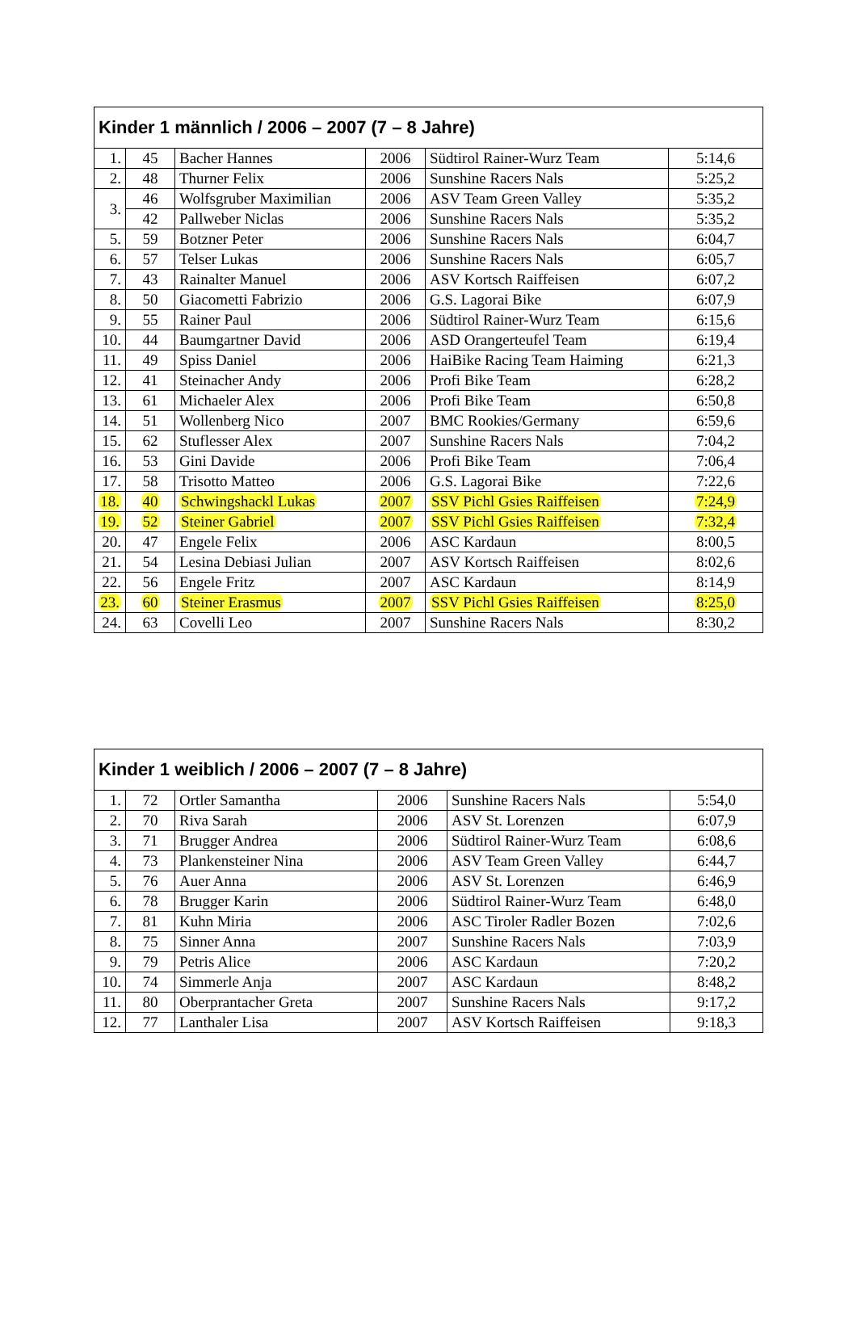| Kinder 1 männlich / 2006 – 2007 (7 – 8 Jahre) | | | | | |
| --- | --- | --- | --- | --- | --- |
| 1. | 45 | Bacher Hannes | 2006 | Südtirol Rainer-Wurz Team | 5:14,6 |
| 2. | 48 | Thurner Felix | 2006 | Sunshine Racers Nals | 5:25,2 |
| 3. | 46 | Wolfsgruber Maximilian | 2006 | ASV Team Green Valley | 5:35,2 |
| | 42 | Pallweber Niclas | 2006 | Sunshine Racers Nals | 5:35,2 |
| 5. | 59 | Botzner Peter | 2006 | Sunshine Racers Nals | 6:04,7 |
| 6. | 57 | Telser Lukas | 2006 | Sunshine Racers Nals | 6:05,7 |
| 7. | 43 | Rainalter Manuel | 2006 | ASV Kortsch Raiffeisen | 6:07,2 |
| 8. | 50 | Giacometti Fabrizio | 2006 | G.S. Lagorai Bike | 6:07,9 |
| 9. | 55 | Rainer Paul | 2006 | Südtirol Rainer-Wurz Team | 6:15,6 |
| 10. | 44 | Baumgartner David | 2006 | ASD Orangerteufel Team | 6:19,4 |
| 11. | 49 | Spiss Daniel | 2006 | HaiBike Racing Team Haiming | 6:21,3 |
| 12. | 41 | Steinacher Andy | 2006 | Profi Bike Team | 6:28,2 |
| 13. | 61 | Michaeler Alex | 2006 | Profi Bike Team | 6:50,8 |
| 14. | 51 | Wollenberg Nico | 2007 | BMC Rookies/Germany | 6:59,6 |
| 15. | 62 | Stuflesser Alex | 2007 | Sunshine Racers Nals | 7:04,2 |
| 16. | 53 | Gini Davide | 2006 | Profi Bike Team | 7:06,4 |
| 17. | 58 | Trisotto Matteo | 2006 | G.S. Lagorai Bike | 7:22,6 |
| 18. | 40 | Schwingshackl Lukas | 2007 | SSV Pichl Gsies Raiffeisen | 7:24,9 |
| 19. | 52 | Steiner Gabriel | 2007 | SSV Pichl Gsies Raiffeisen | 7:32,4 |
| 20. | 47 | Engele Felix | 2006 | ASC Kardaun | 8:00,5 |
| 21. | 54 | Lesina Debiasi Julian | 2007 | ASV Kortsch Raiffeisen | 8:02,6 |
| 22. | 56 | Engele Fritz | 2007 | ASC Kardaun | 8:14,9 |
| 23. | 60 | Steiner Erasmus | 2007 | SSV Pichl Gsies Raiffeisen | 8:25,0 |
| 24. | 63 | Covelli Leo | 2007 | Sunshine Racers Nals | 8:30,2 |
| Kinder 1 weiblich / 2006 – 2007 (7 – 8 Jahre) | | | | | |
| --- | --- | --- | --- | --- | --- |
| 1. | 72 | Ortler Samantha | 2006 | Sunshine Racers Nals | 5:54,0 |
| 2. | 70 | Riva Sarah | 2006 | ASV St. Lorenzen | 6:07,9 |
| 3. | 71 | Brugger Andrea | 2006 | Südtirol Rainer-Wurz Team | 6:08,6 |
| 4. | 73 | Plankensteiner Nina | 2006 | ASV Team Green Valley | 6:44,7 |
| 5. | 76 | Auer Anna | 2006 | ASV St. Lorenzen | 6:46,9 |
| 6. | 78 | Brugger Karin | 2006 | Südtirol Rainer-Wurz Team | 6:48,0 |
| 7. | 81 | Kuhn Miria | 2006 | ASC Tiroler Radler Bozen | 7:02,6 |
| 8. | 75 | Sinner Anna | 2007 | Sunshine Racers Nals | 7:03,9 |
| 9. | 79 | Petris Alice | 2006 | ASC Kardaun | 7:20,2 |
| 10. | 74 | Simmerle Anja | 2007 | ASC Kardaun | 8:48,2 |
| 11. | 80 | Oberprantacher Greta | 2007 | Sunshine Racers Nals | 9:17,2 |
| 12. | 77 | Lanthaler Lisa | 2007 | ASV Kortsch Raiffeisen | 9:18,3 |